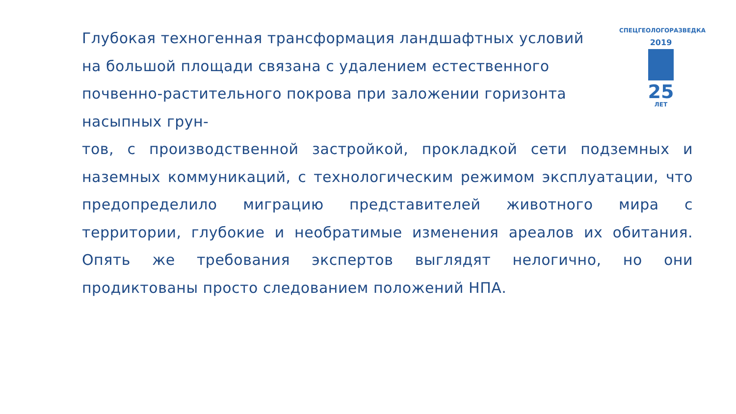СПЕЦГЕОЛОГОРАЗВЕДКА
2019
25
ЛЕТ
Глубокая техногенная трансформация ландшафтных условий на большой площади связана с удалением естественного почвенно-растительного покрова при заложении горизонта насыпных грун-
тов, с производственной застройкой, прокладкой сети подземных и наземных коммуникаций, с технологическим режимом эксплуатации, что предопределило миграцию представителей животного мира с территории, глубокие и необратимые изменения ареалов их обитания. Опять же требования экспертов выглядят нелогично, но они продиктованы просто следованием положений НПА.